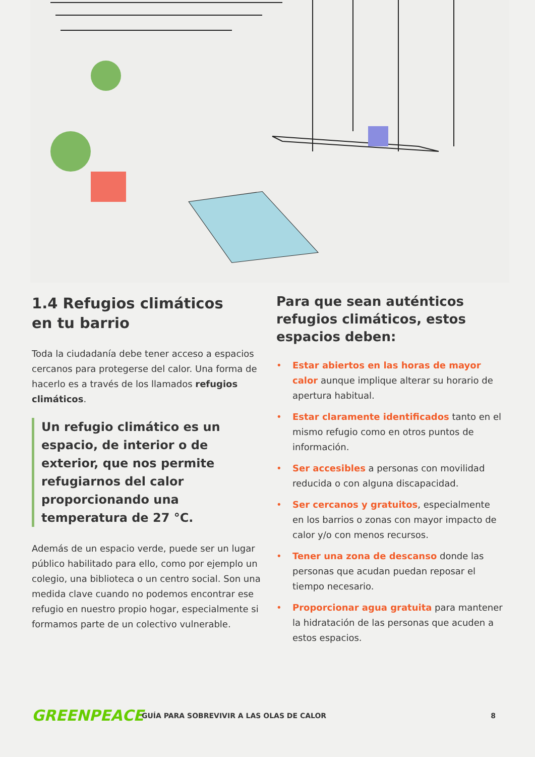1.4 Refugios climáticos
en tu barrio
Toda la ciudadanía debe tener acceso a espacios cercanos para protegerse del calor. Una forma de hacerlo es a través de los llamados refugios climáticos.
Un refugio climático es un espacio, de interior o de exterior, que nos permite refugiarnos del calor proporcionando una temperatura de 27 °C.
Además de un espacio verde, puede ser un lugar público habilitado para ello, como por ejemplo un colegio, una biblioteca o un centro social. Son una medida clave cuando no podemos encontrar ese refugio en nuestro propio hogar, especialmente si formamos parte de un colectivo vulnerable.
Para que sean auténticos refugios climáticos, estos espacios deben:
• Estar abiertos en las horas de mayor calor aunque implique alterar su horario de apertura habitual.
• Estar claramente identificados tanto en el mismo refugio como en otros puntos de información.
• Ser accesibles a personas con movilidad reducida o con alguna discapacidad.
• Ser cercanos y gratuitos, especialmente en los barrios o zonas con mayor impacto de calor y/o con menos recursos.
• Tener una zona de descanso donde las personas que acudan puedan reposar el tiempo necesario.
• Proporcionar agua gratuita para mantener la hidratación de las personas que acuden a estos espacios.
GREENPEACE
GUÍA PARA SOBREVIVIR A LAS OLAS DE CALOR
8